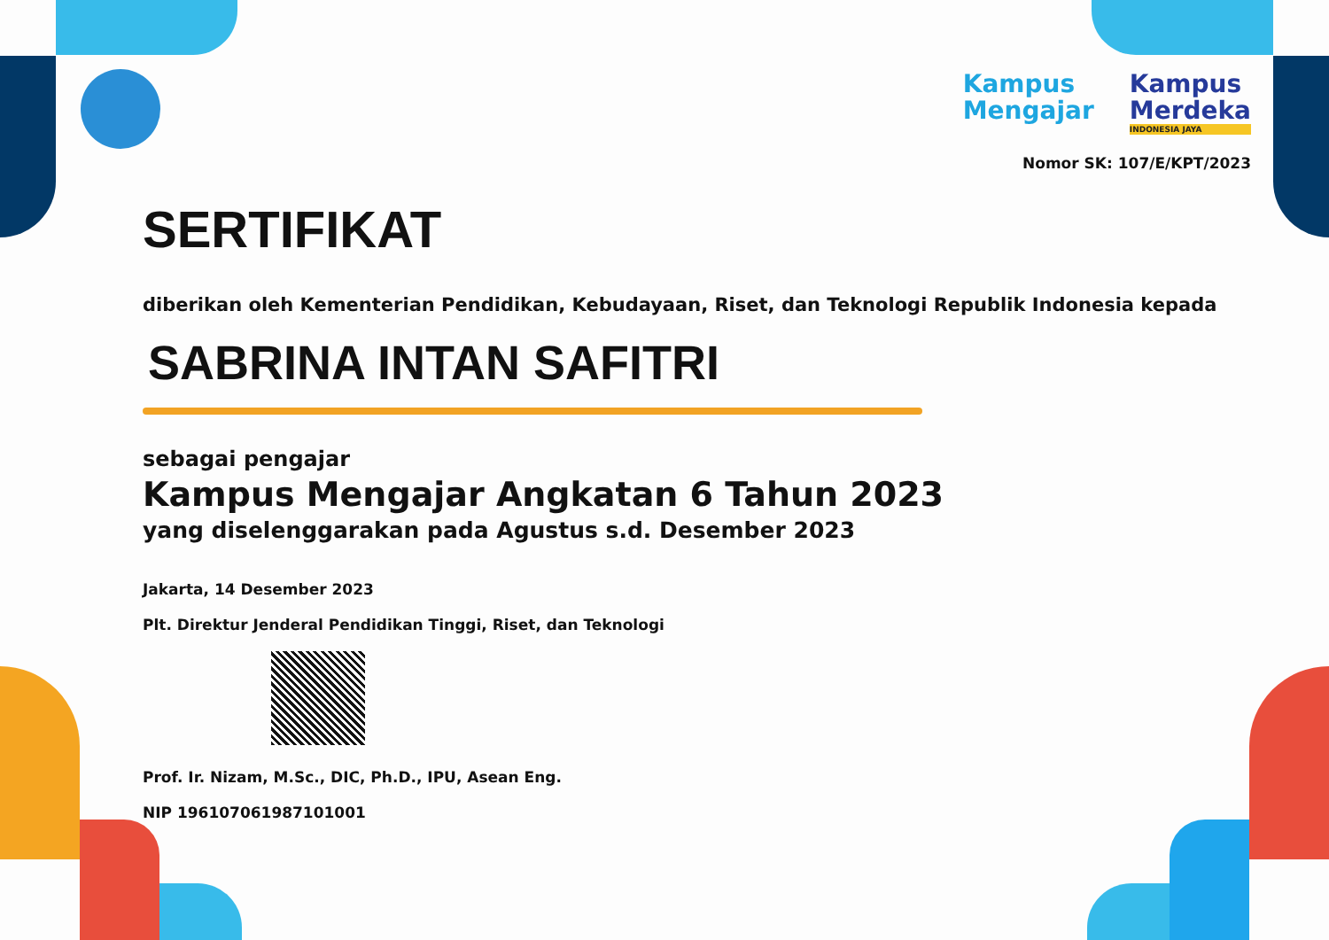Kampus
Mengajar
Kampus
Merdeka
INDONESIA JAYA
Nomor SK: 107/E/KPT/2023
SERTIFIKAT
diberikan oleh Kementerian Pendidikan, Kebudayaan, Riset, dan Teknologi Republik Indonesia kepada
SABRINA INTAN SAFITRI
sebagai pengajar
Kampus Mengajar Angkatan 6 Tahun 2023
yang diselenggarakan pada Agustus s.d. Desember 2023
Jakarta, 14 Desember 2023
Plt. Direktur Jenderal Pendidikan Tinggi, Riset, dan Teknologi
Prof. Ir. Nizam, M.Sc., DIC, Ph.D., IPU, Asean Eng.
NIP 196107061987101001